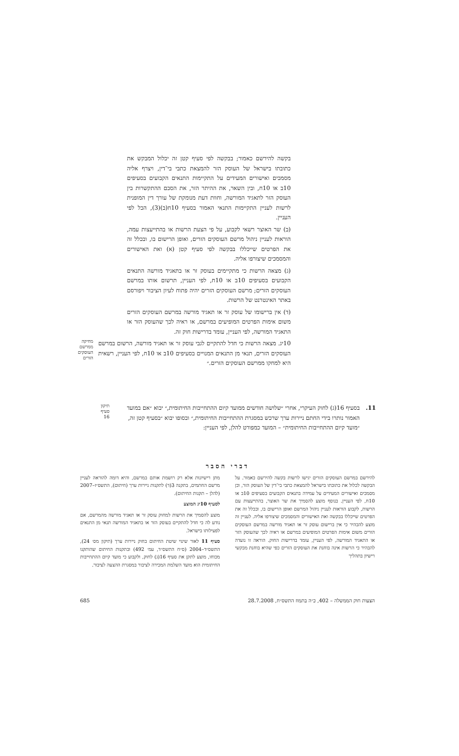בקשה להירשם כאמור; בבקשה לפי סעיף קטן זה יכלול המבקש את כתובתו בישראל של העוסק הזר להמצאת כתבי בי־דין, ויצרף אליה מסמכים ואישורים המעידים על התקיימות התנאים הקבועים בסעיפים 10ב או 10ח, ובין השאר, את ההיתר הזר, את הסכם ההתקשרות בין העוסק הזר לתאגיד המורשה, וחוות דעת מנומקת של עורך דין המופנית לרשות לעניין התקיימות התנאי האמור בסעיף 10ח(ב)(3), הכל לפי העניין.
(ב) שר האוצר רשאי לקבוע, על פי הצעת הרשות או בהתייעצות עמה, הוראות לעניין ניהול מרשם העוסקים הזרים, ואופן הרישום בו, ובכלל זה את הפרטים שייכללו בבקשה לפי סעיף קטן (א) ואת האישורים והמסמכים שיצורפו אליה.
(ג) מצאה הרשות כי מתקיימים בעוסק זר או בתאגיד מורשה התנאים הקבועים בסעיפים 10ב או 10ח, לפי העניין, תרשום אותו במרשם העוסקים הזרים; מרשם העוסקים הזרים יהיה פתוח לעיון הציבור ויפורסם באתר האינטרנט של הרשות.
(ד) אין ברישומו של עוסק זר או תאגיד מורשה במרשם העוסקים הזרים משום אימות הפרטים המופיעים במרשם, או ראיה לכך שהעוסק הזר או התאגיד המורשה, לפי העניין, עומד בדרישות חוק זה.
10יג. מצאה הרשות כי חדל להתקיים לגבי עוסק זר או תאגיד מורשה, הרשום במרשם העוסקים הזרים, תנאי מן התנאים המנויים בסעיפים 10ב או 10ח, לפי העניין, רשאית היא למחקו ממרשם העוסקים הזרים.״
מחיקה ממרשם העוסקים הזרים
11. בסעיף 16(ג) לחוק העיקרי, אחרי ״שלושה חודשים ממועד קיום ההתחייבות החיתומית,״ יבוא ״אם במועד האמור נותרו בידי החתם ניירות ערך שרכש במסגרת ההתחייבות החיתומית,״ ובסופו יבוא ״בסעיף קטן זה, ״מועד קיום ההתחייבות החיתומית״ – המועד כמפורט להלן, לפי העניין: תיקון סעיף 16
דברי הסבר
להירשם במרשם העוסקים הזרים יגישו לרשות בקשה להירשם כאמור. על הבקשה לכלול את כתובתו בישראל להמצאת כתבי בי־דין של העוסק הזר, וכן מסמכים ואישורים המעידים על עמידה בתנאים הקבועים בסעיפים 10ב או 10ח, לפי העניין. בנוסף מוצע להסמיך את שר האוצר, בהתייעצות עם הרשות, לקבוע הוראות לעניין ניהול המרשם ואופן הרישום בו, ובכלל זה את הפרטים שייכללו בבקשה ואת האישורים והמסמכים שיצורפו אליה. לעניין זה מוצע להבהיר כי אין ברישום עוסק זר או תאגיד מורשה במרשם העוסקים הזרים משום אימות הפרטים המופיעים במרשם או ראיה לכך שהעוסק הזר או התאגיד המורשה, לפי העניין, עומד בדרישות החוק. הוראה זו נועדה להבהיר כי הרשות אינה בוחנת את העוסקים הזרים כפי שהיא בוחנת מבקשי רישיון בתהליך
מתן רישיונות אלא רק רושמת אותם במרשם, והיא דומה להוראה לעניין מרשם החתמים, בתקנה 3(ד) לתקנות ניירות ערך (חיתום), התשס״ז–2007 (להלן – תקנות החיתום).
לסעיף 10יג המוצע
מוצע להסמיך את הרשות למחוק עוסק זר או תאגיד מורשה מהמרשם, אם נודע לה כי חדל להתקיים בעוסק הזר או בתאגיד המורשה תנאי מן התנאים לפעילותו בישראל.
סעיף 11 לאור שינוי שיטת החיתום בחוק ניירות ערך (תיקון מס׳ 24), התשס״ד–2004 (ס״ח התשס״ד, עמ׳ 492) ובתקנות החיתום שהותקנו מכוחו, מוצע לתקן את סעיף 16(ג) לחוק, ולקבוע כי מועד קיום ההתחייבות החיתומית הוא מועד השלמת המכירה לציבור במסגרת ההצעה לציבור.
הצעות חוק הממשלה – 402, כ״ה בתמוז התשס״ח, 28.7.2008 685